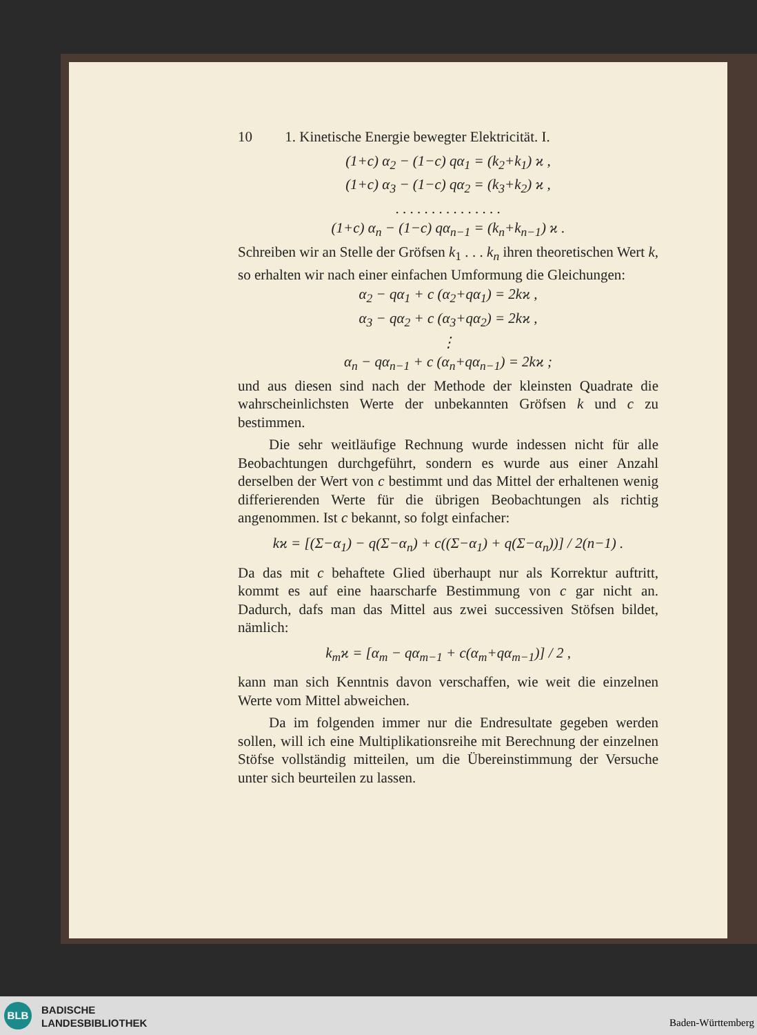10 1. Kinetische Energie bewegter Elektricität. I.
(1+c) α<sub>2</sub> − (1−c) qα<sub>1</sub> = (k<sub>2</sub>+k<sub>1</sub>) ϰ ,
(1+c) α<sub>3</sub> − (1−c) qα<sub>2</sub> = (k<sub>3</sub>+k<sub>2</sub>) ϰ ,
. . . . . . . . . . . . . . .
(1+c) α<sub>n</sub> − (1−c) qα<sub>n−1</sub> = (k<sub>n</sub>+k<sub>n−1</sub>) ϰ .
Schreiben wir an Stelle der Gröfsen k<sub>1</sub> . . . k<sub>n</sub> ihren theoretischen Wert k, so erhalten wir nach einer einfachen Umformung die Gleichungen:
α<sub>2</sub> − qα<sub>1</sub> + c (α<sub>2</sub>+qα<sub>1</sub>) = 2kϰ ,
α<sub>3</sub> − qα<sub>2</sub> + c (α<sub>3</sub>+qα<sub>2</sub>) = 2kϰ ,
⋮
α<sub>n</sub> − qα<sub>n−1</sub> + c (α<sub>n</sub>+qα<sub>n−1</sub>) = 2kϰ ;
und aus diesen sind nach der Methode der kleinsten Quadrate die wahrscheinlichsten Werte der unbekannten Gröfsen k und c zu bestimmen.
Die sehr weitläufige Rechnung wurde indessen nicht für alle Beobachtungen durchgeführt, sondern es wurde aus einer Anzahl derselben der Wert von c bestimmt und das Mittel der erhaltenen wenig differierenden Werte für die übrigen Beobachtungen als richtig angenommen. Ist c bekannt, so folgt einfacher:
kϰ = [(Σ−α<sub>1</sub>) − q(Σ−α<sub>n</sub>) + c((Σ−α<sub>1</sub>) + q(Σ−α<sub>n</sub>))] / 2(n−1) .
Da das mit c behaftete Glied überhaupt nur als Korrektur auftritt, kommt es auf eine haarscharfe Bestimmung von c gar nicht an. Dadurch, dafs man das Mittel aus zwei successiven Stöfsen bildet, nämlich:
k<sub>m</sub>ϰ = [α<sub>m</sub> − qα<sub>m−1</sub> + c(α<sub>m</sub>+qα<sub>m−1</sub>)] / 2 ,
kann man sich Kenntnis davon verschaffen, wie weit die einzelnen Werte vom Mittel abweichen.
Da im folgenden immer nur die Endresultate gegeben werden sollen, will ich eine Multiplikationsreihe mit Berechnung der einzelnen Stöfse vollständig mitteilen, um die Übereinstimmung der Versuche unter sich beurteilen zu lassen.
BLB
BADISCHE
LANDESBIBLIOTHEK
Baden-Württemberg